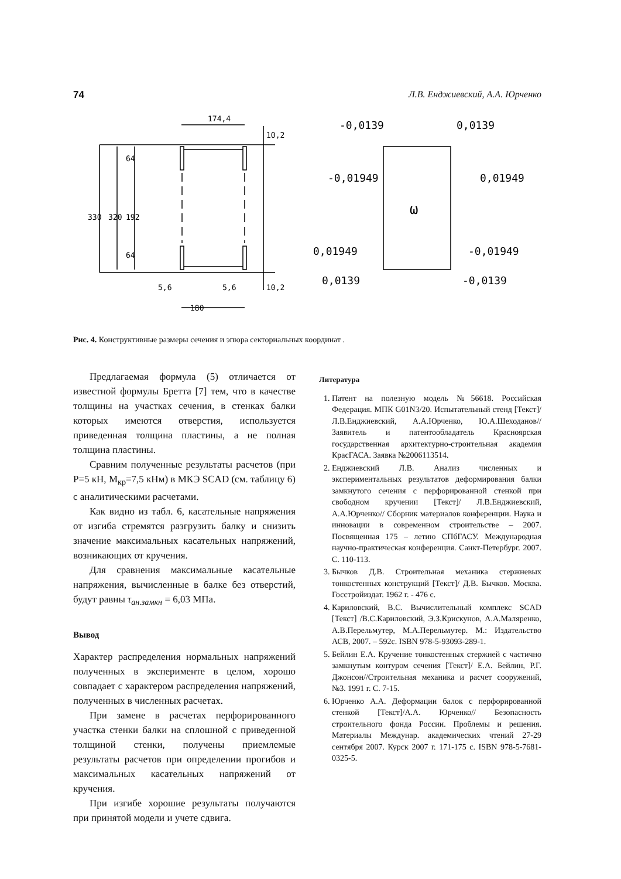74 Л.В. Енджиевский, А.А. Юрченко
174,4
180
5,6
5,6
-0,0139
0,0139
-0,01949
0,01949
0,01949
-0,01949
0,0139
-0,0139
ω
330
320
192
64
64
10,2
10,2
Рис. 4. Конструктивные размеры сечения и эпюра секториальных координат .
Предлагаемая формула (5) отличается от известной формулы Бретта [7] тем, что в качестве толщины на участках сечения, в стенках балки которых имеются отверстия, используется приведенная толщина пластины, а не полная толщина пластины.
Сравним полученные результаты расчетов (при P=5 кН, M<sub>кр</sub>=7,5 кНм) в МКЭ SCAD (см. таблицу 6) с аналитическими расчетами.
Как видно из табл. 6, касательные напряжения от изгиба стремятся разгрузить балку и снизить значение максимальных касательных напряжений, возникающих от кручения.
Для сравнения максимальные касательные напряжения, вычисленные в балке без отверстий, будут равны τ<sub>ан.замкн</sub> = 6,03 МПа.
Вывод
Характер распределения нормальных напряжений полученных в эксперименте в целом, хорошо совпадает с характером распределения напряжений, полученных в численных расчетах.
При замене в расчетах перфорированного участка стенки балки на сплошной с приведенной толщиной стенки, получены приемлемые результаты расчетов при определении прогибов и максимальных касательных напряжений от кручения.
При изгибе хорошие результаты получаются при принятой модели и учете сдвига.
Литература
1. Патент на полезную модель №56618. Российская Федерация. МПК G01N3/20. Испытательный стенд [Текст]/Л.В.Енджиевский, А.А.Юрченко, Ю.А.Шеходанов// Заявитель и патентообладатель Красноярская государственная архитектурно-строительная академия КрасГАСА. Заявка №2006113514.
2. Енджиевский Л.В. Анализ численных и экспериментальных результатов деформирования балки замкнутого сечения с перфорированной стенкой при свободном кручении [Текст]/ Л.В.Енджиевский, А.А.Юрченко// Сборник материалов конференции. Наука и инновации в современном строительстве – 2007. Посвященная 175 – летию СПбГАСУ. Международная научно-практическая конференция. Санкт-Петербург. 2007. С. 110-113.
3. Бычков Д.В. Строительная механика стержневых тонкостенных конструкций [Текст]/ Д.В. Бычков. Москва. Госстройиздат. 1962 г. - 476 с.
4. Кариловский, В.С. Вычислительный комплекс SCAD [Текст] /В.С.Кариловский, Э.З.Крискунов, А.А.Маляренко, А.В.Перельмутер, М.А.Перельмутер. М.: Издательство АСВ, 2007. – 592с. ISBN 978-5-93093-289-1.
5. Бейлин Е.А. Кручение тонкостенных стержней с частично замкнутым контуром сечения [Текст]/ Е.А. Бейлин, Р.Г. Джонсон//Строительная механика и расчет сооружений, №3. 1991 г. С. 7-15.
6. Юрченко А.А. Деформации балок с перфорированной стенкой [Текст]/А.А. Юрченко// Безопасность строительного фонда России. Проблемы и решения. Материалы Междунар. академических чтений 27-29 сентября 2007. Курск 2007 г. 171-175 с. ISBN 978-5-7681-0325-5.